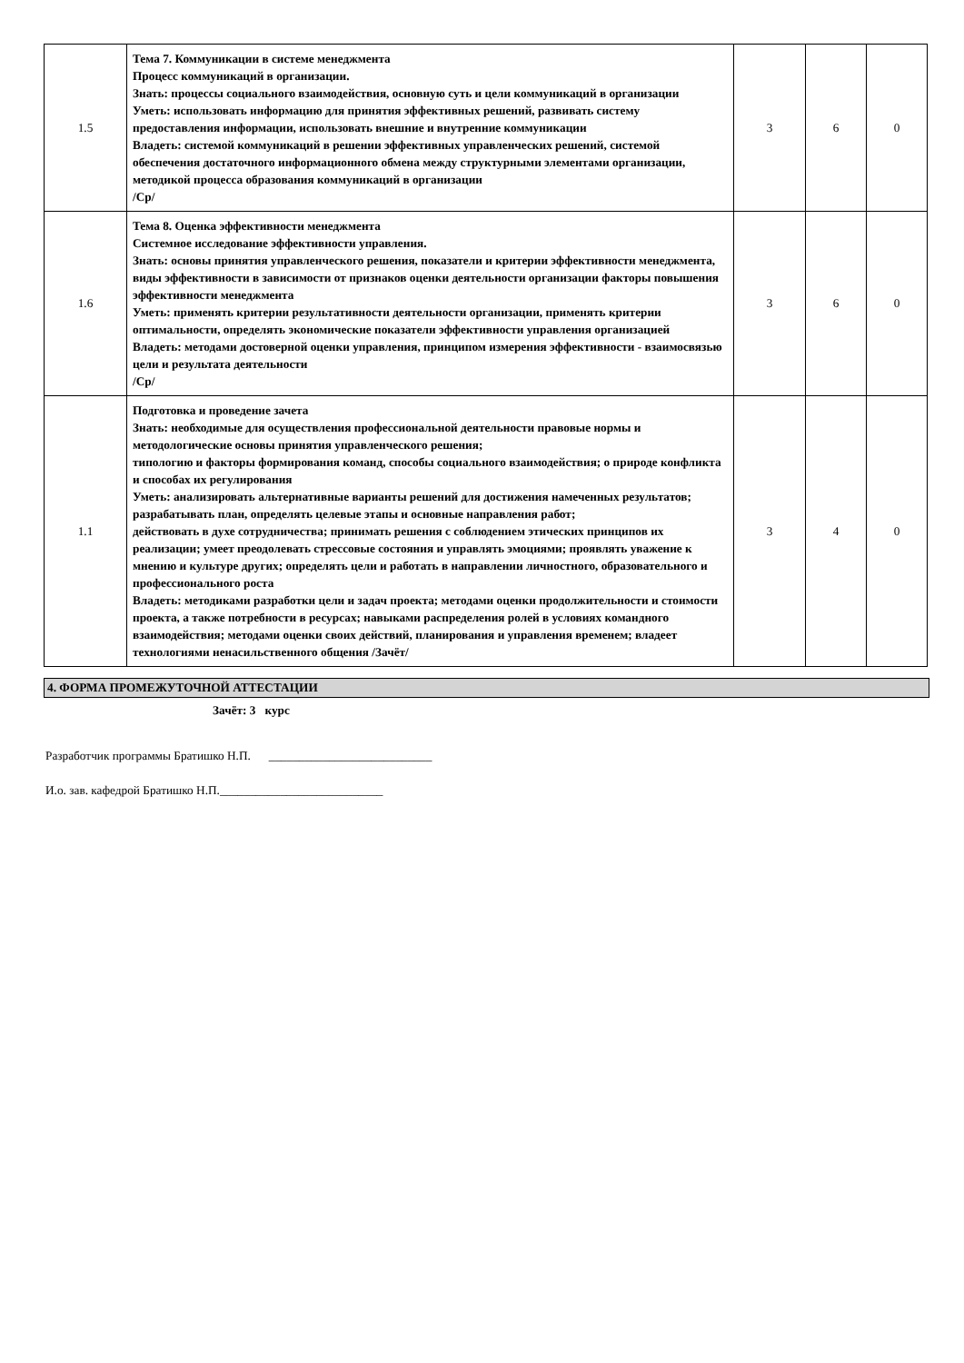| 1.5 | Тема 7. Коммуникации в системе менеджмента Процесс коммуникаций в организации. Знать: процессы социального взаимодействия, основную суть и цели коммуникаций в организации Уметь: использовать информацию для принятия эффективных решений, развивать систему предоставления информации, использовать внешние и внутренние коммуникации Владеть: системой коммуникаций в решении эффективных управленческих решений, системой обеспечения достаточного информационного обмена между структурными элементами организации, методикой процесса образования коммуникаций в организации /Ср/ | 3 | 6 | 0 |
| 1.6 | Тема 8. Оценка эффективности менеджмента Системное исследование эффективности управления. Знать: основы принятия управленческого решения, показатели и критерии эффективности менеджмента, виды эффективности в зависимости от признаков оценки деятельности организации факторы повышения эффективности менеджмента Уметь: применять критерии результативности деятельности организации, применять критерии оптимальности, определять экономические показатели эффективности управления организацией Владеть: методами достоверной оценки управления, принципом измерения эффективности - взаимосвязью цели и результата деятельности /Ср/ | 3 | 6 | 0 |
| 1.1 | Подготовка и проведение зачета Знать: необходимые для осуществления профессиональной деятельности правовые нормы и методологические основы принятия управленческого решения; типологию и факторы формирования команд, способы социального взаимодействия; о природе конфликта и способах их регулирования Уметь: анализировать альтернативные варианты решений для достижения намеченных результатов; разрабатывать план, определять целевые этапы и основные направления работ; действовать в духе сотрудничества; принимать решения с соблюдением этических принципов их реализации; умеет преодолевать стрессовые состояния и управлять эмоциями; проявлять уважение к мнению и культуре других; определять цели и работать в направлении личностного, образовательного и профессионального роста Владеть: методиками разработки цели и задач проекта; методами оценки продолжительности и стоимости проекта, а также потребности в ресурсах; навыками распределения ролей в условиях командного взаимодействия; методами оценки своих действий, планирования и управления временем; владеет технологиями ненасильственного общения /Зачёт/ | 3 | 4 | 0 |
4. ФОРМА ПРОМЕЖУТОЧНОЙ АТТЕСТАЦИИ
Зачёт: 3 курс
Разработчик программы Братишко Н.П. ___________________________
И.о. зав. кафедрой Братишко Н.П.___________________________